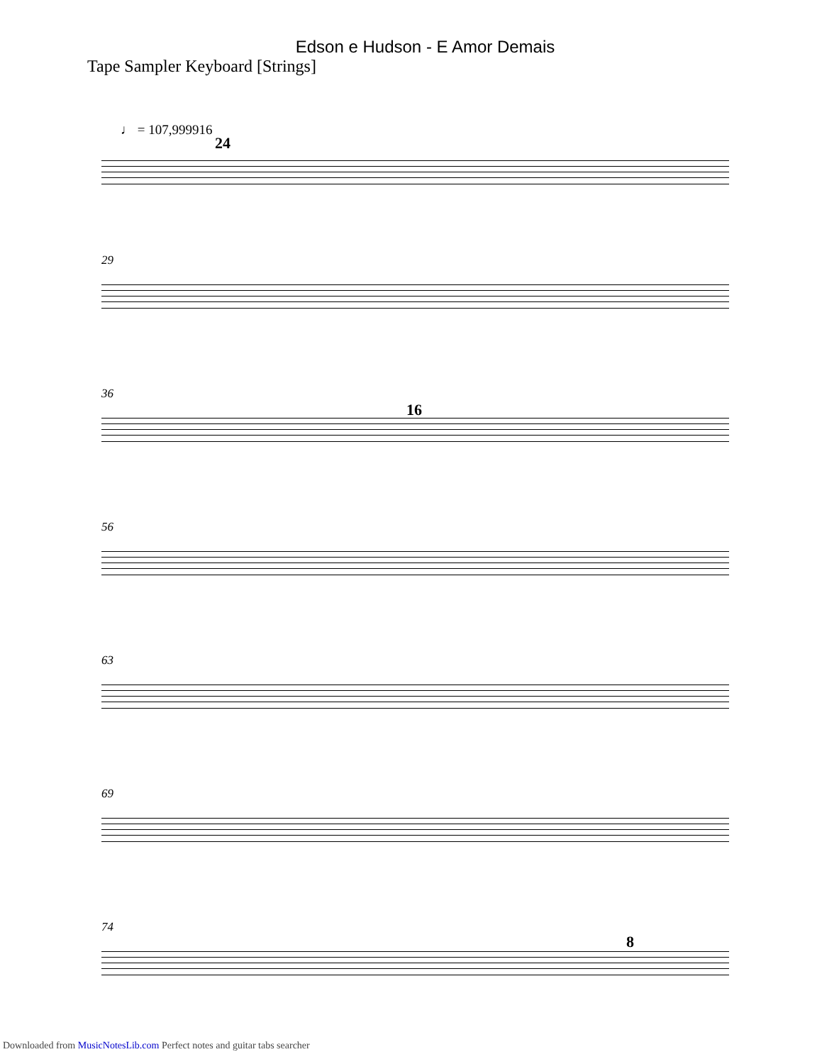Edson e Hudson - E Amor Demais
Tape Sampler Keyboard [Strings]
♩ = 107,999916
24
29
36
16
56
63
69
74
8
Downloaded from MusicNotesLib.com Perfect notes and guitar tabs searcher